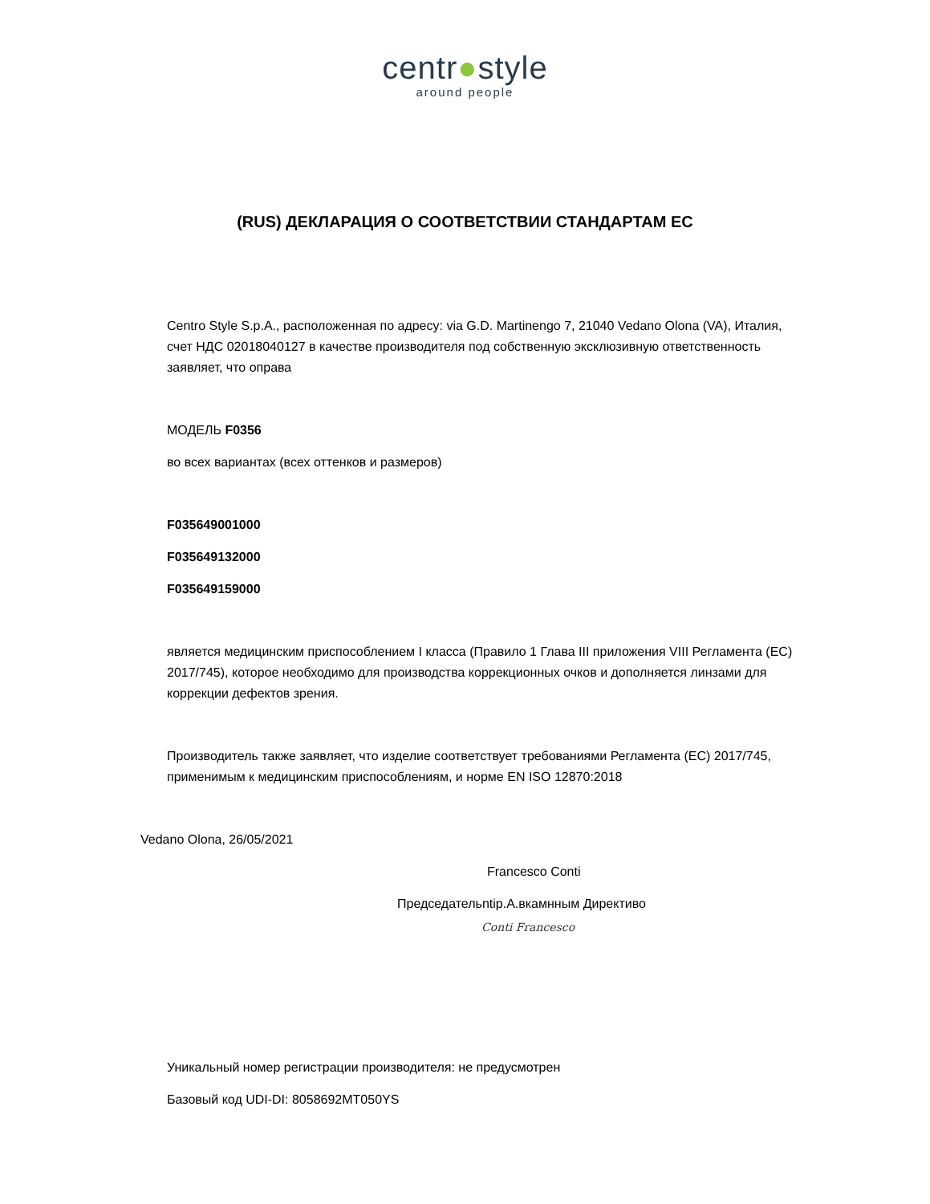centr●style
around people
(RUS) ДЕКЛАРАЦИЯ О СООТВЕТСТВИИ СТАНДАРТАМ ЕС
Centro Style S.p.A., расположенная по адресу: via G.D. Martinengo 7, 21040 Vedano Olona (VA), Италия, счет НДС 02018040127 в качестве производителя под собственную эксклюзивную ответственность заявляет, что оправа
МОДЕЛЬ F0356
во всех вариантах (всех оттенков и размеров)
F035649001000
F035649132000
F035649159000
является медицинским приспособлением I класса (Правило 1 Глава III приложения VIII Регламента (ЕС) 2017/745), которое необходимо для производства коррекционных очков и дополняется линзами для коррекции дефектов зрения.
Производитель также заявляет, что изделие соответствует требованиями Регламента (ЕС) 2017/745, применимым к медицинским приспособлениям, и норме EN ISO 12870:2018
Vedano Olona, 26/05/2021
Francesco Conti
Председательntip.А.вкамнным Директиво
Conti Francesco
Уникальный номер регистрации производителя: не предусмотрен
Базовый код UDI-DI: 8058692MT050YS